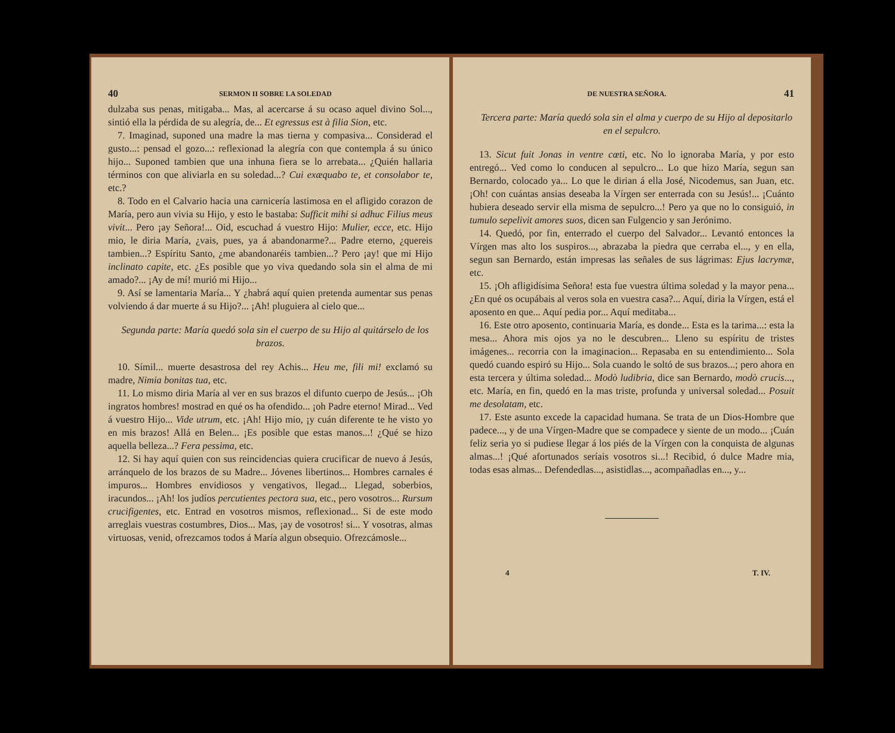40 SERMON II SOBRE LA SOLEDAD
dulzaba sus penas, mitigaba... Mas, al acercarse á su ocaso aquel divino Sol..., sintió ella la pérdida de su alegría, de... Et egressus est à filia Sion, etc.
7. Imaginad, suponed una madre la mas tierna y compasiva... Considerad el gusto...: pensad el gozo...: reflexionad la alegría con que contempla á su único hijo... Suponed tambien que una inhuna fiera se lo arrebata... ¿Quién hallaria términos con que aliviarla en su soledad...? Cui exæquabo te, et consolabor te, etc.?
8. Todo en el Calvario hacia una carnicería lastimosa en el afligido corazon de María, pero aun vivia su Hijo, y esto le bastaba: Sufficit mihi si adhuc Filius meus vivit... Pero ¡ay Señora!... Oid, escuchad á vuestro Hijo: Mulier, ecce, etc. Hijo mio, le diria María, ¿vais, pues, ya á abandonarme?... Padre eterno, ¿quereis tambien...? Espíritu Santo, ¿me abandonaréis tambien...? Pero ¡ay! que mi Hijo inclinato capite, etc. ¿Es posible que yo viva quedando sola sin el alma de mi amado?... ¡Ay de mí! murió mi Hijo...
9. Así se lamentaria María... Y ¿habrá aquí quien pretenda aumentar sus penas volviendo á dar muerte á su Hijo?... ¡Ah! pluguiera al cielo que...
Segunda parte: María quedó sola sin el cuerpo de su Hijo al quitárselo de los brazos.
10. Símil... muerte desastrosa del rey Achis... Heu me, fili mi! exclamó su madre, Nimia bonitas tua, etc.
11. Lo mismo diria María al ver en sus brazos el difunto cuerpo de Jesús... ¡Oh ingratos hombres! mostrad en qué os ha ofendido... ¡oh Padre eterno! Mirad... Ved á vuestro Hijo... Vide utrum, etc. ¡Ah! Hijo mio, ¡y cuán diferente te he visto yo en mis brazos! Allá en Belen... ¡Es posible que estas manos...! ¿Qué se hizo aquella belleza...? Fera pessima, etc.
12. Si hay aquí quien con sus reincidencias quiera crucificar de nuevo á Jesús, arránquelo de los brazos de su Madre... Jóvenes libertinos... Hombres carnales é impuros... Hombres envidiosos y vengativos, llegad... Llegad, soberbios, iracundos... ¡Ah! los judíos percutientes pectora sua, etc., pero vosotros... Rursum crucifigentes, etc. Entrad en vosotros mismos, reflexionad... Si de este modo arreglais vuestras costumbres, Dios... Mas, ¡ay de vosotros! si... Y vosotras, almas virtuosas, venid, ofrezcamos todos á María algun obsequio. Ofrezcámosle...
DE NUESTRA SEÑORA. 41
Tercera parte: María quedó sola sin el alma y cuerpo de su Hijo al depositarlo en el sepulcro.
13. Sicut fuit Jonas in ventre cœti, etc. No lo ignoraba María, y por esto entregó... Ved como lo conducen al sepulcro... Lo que hizo María, segun san Bernardo, colocado ya... Lo que le dirian á ella José, Nicodemus, san Juan, etc. ¡Oh! con cuántas ansias deseaba la Vírgen ser enterrada con su Jesús!... ¡Cuánto hubiera deseado servir ella misma de sepulcro...! Pero ya que no lo consiguió, in tumulo sepelivit amores suos, dicen san Fulgencio y san Jerónimo.
14. Quedó, por fin, enterrado el cuerpo del Salvador... Levantó entonces la Vírgen mas alto los suspiros..., abrazaba la piedra que cerraba el..., y en ella, segun san Bernardo, están impresas las señales de sus lágrimas: Ejus lacrymæ, etc.
15. ¡Oh afligidísima Señora! esta fue vuestra última soledad y la mayor pena... ¿En qué os ocupábais al veros sola en vuestra casa?... Aquí, diria la Vírgen, está el aposento en que... Aquí pedia por... Aquí meditaba...
16. Este otro aposento, continuaria María, es donde... Esta es la tarima...: esta la mesa... Ahora mis ojos ya no le descubren... Lleno su espíritu de tristes imágenes... recorria con la imaginacion... Repasaba en su entendimiento... Sola quedó cuando espiró su Hijo... Sola cuando le soltó de sus brazos...; pero ahora en esta tercera y última soledad... Modò ludibria, dice san Bernardo, modò crucis..., etc. María, en fin, quedó en la mas triste, profunda y universal soledad... Posuit me desolatam, etc.
17. Este asunto excede la capacidad humana. Se trata de un Dios-Hombre que padece..., y de una Vírgen-Madre que se compadece y siente de un modo... ¡Cuán feliz seria yo si pudiese llegar á los piés de la Vírgen con la conquista de algunas almas...! ¡Qué afortunados seríais vosotros si...! Recibid, ó dulce Madre mia, todas esas almas... Defendedlas..., asistidlas..., acompañadlas en..., y...
4 T. IV.